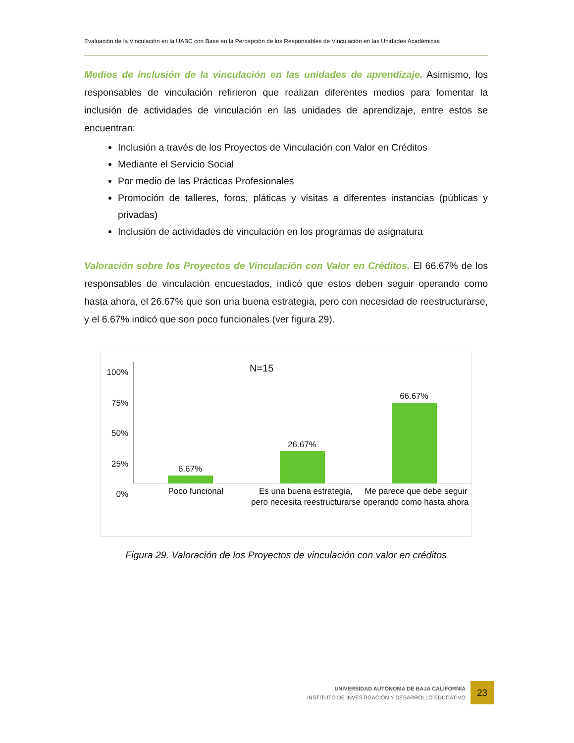Evaluación de la Vinculación en la UABC con Base en la Percepción de los Responsables de Vinculación en las Unidades Académicas
Medios de inclusión de la vinculación en las unidades de aprendizaje. Asimismo, los responsables de vinculación refirieron que realizan diferentes medios para fomentar la inclusión de actividades de vinculación en las unidades de aprendizaje, entre estos se encuentran:
Inclusión a través de los Proyectos de Vinculación con Valor en Créditos
Mediante el Servicio Social
Por medio de las Prácticas Profesionales
Promoción de talleres, foros, pláticas y visitas a diferentes instancias (públicas y privadas)
Inclusión de actividades de vinculación en los programas de asignatura
Valoración sobre los Proyectos de Vinculación con Valor en Créditos. El 66.67% de los responsables de vinculación encuestados, indicó que estos deben seguir operando como hasta ahora, el 26.67% que son una buena estrategia, pero con necesidad de reestructurarse, y el 6.67% indicó que son poco funcionales (ver figura 29).
100%
75%
50%
25%
0%
N=15
6.67%
26.67%
66.67%
Poco funcional Es una buena estrategia, pero necesita reestructurarse
Me parece que debe seguir operando como hasta ahora
Figura 29. Valoración de los Proyectos de vinculación con valor en créditos
UNIVERSIDAD AUTÓNOMA DE BAJA CALIFORNIA
INSTITUTO DE INVESTIGACIÓN Y DESARROLLO EDUCATIVO
23